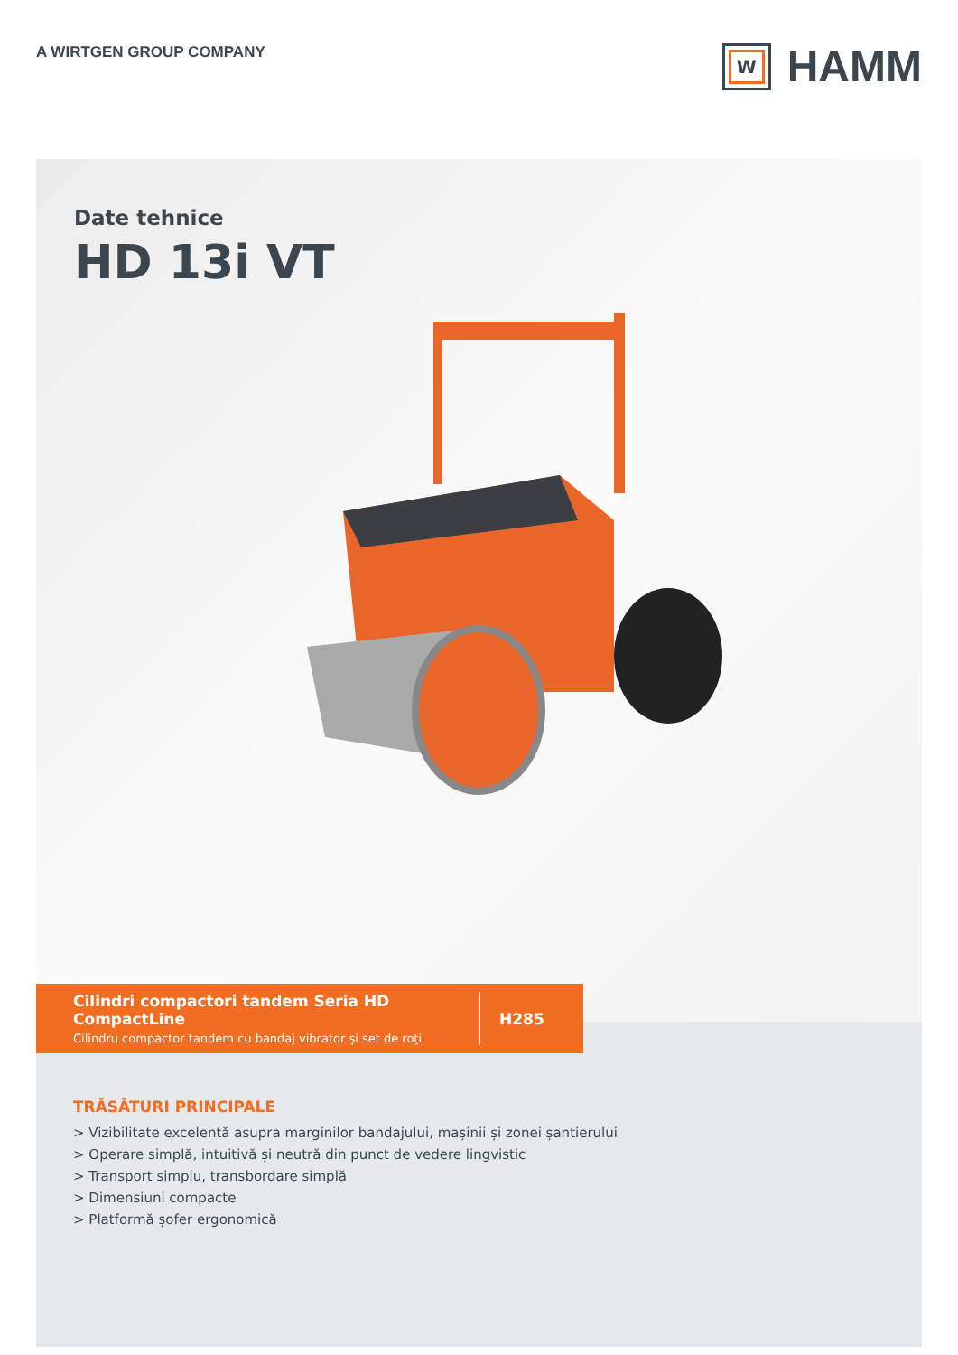A WIRTGEN GROUP COMPANY
W
HAMM
Date tehnice
HD 13i VT
Cilindri compactori tandem Seria HD CompactLine
Cilindru compactor tandem cu bandaj vibrator şi set de roţi
H285
TRĂSĂTURI PRINCIPALE
> Vizibilitate excelentă asupra marginilor bandajului, mașinii și zonei șantierului
> Operare simplă, intuitivă și neutră din punct de vedere lingvistic
> Transport simplu, transbordare simplă
> Dimensiuni compacte
> Platformă șofer ergonomică